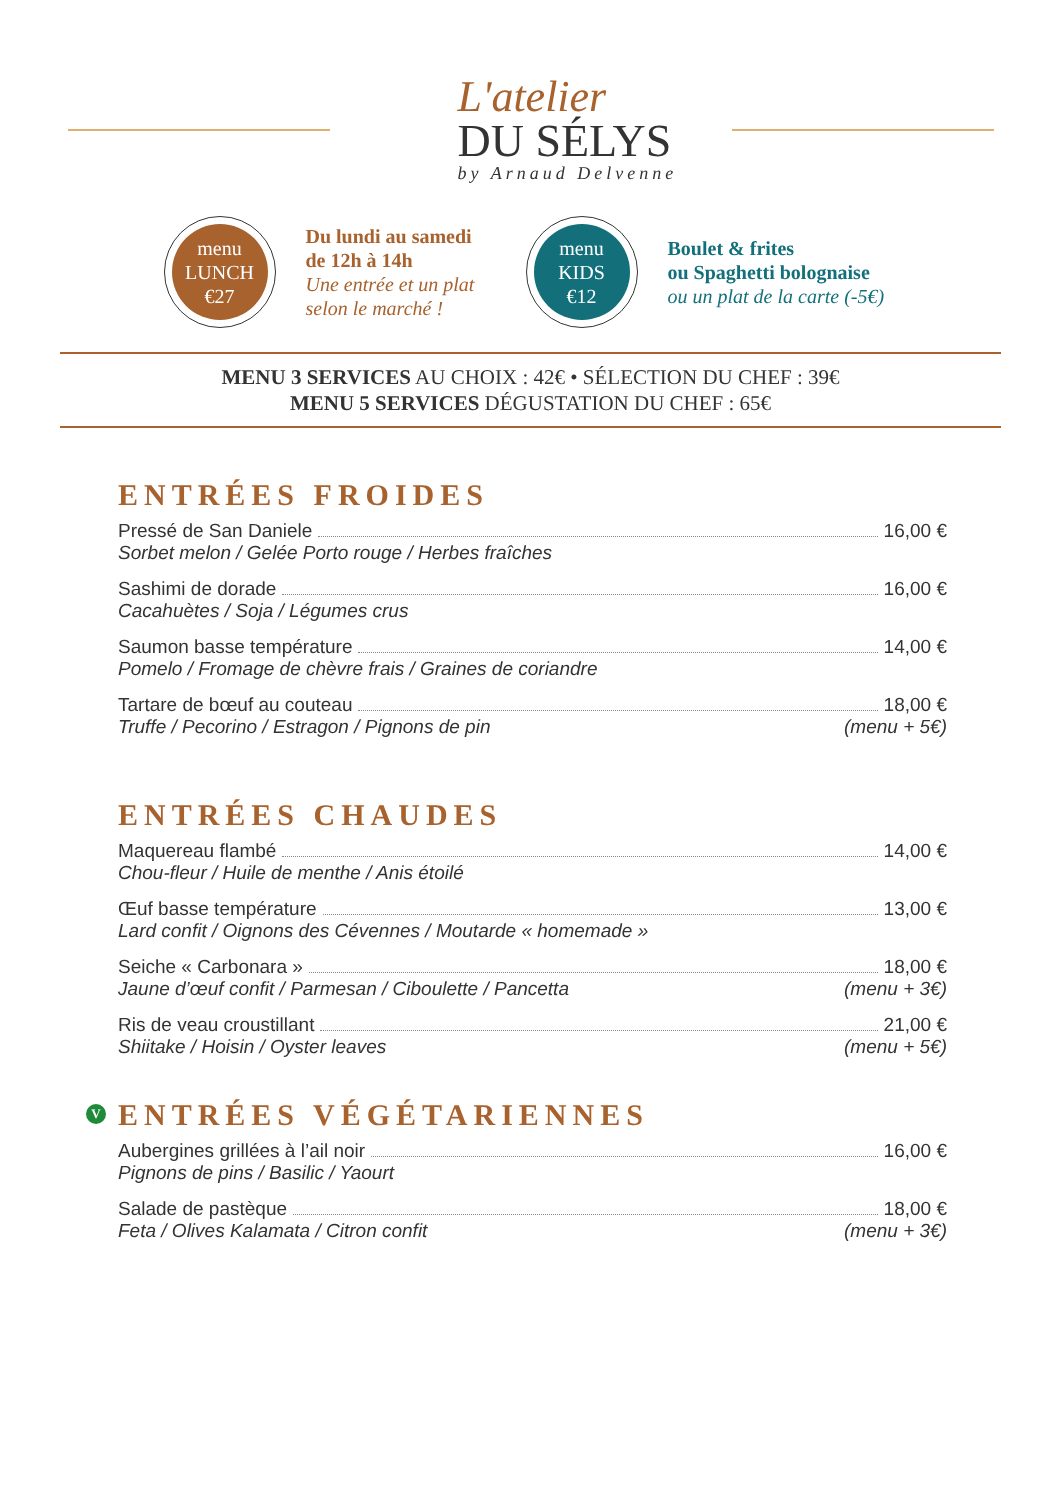L'atelier
DU SÉLYS
by Arnaud Delvenne
menu
LUNCH
€27
Du lundi au samedi
de 12h à 14h
Une entrée et un plat
selon le marché !
menu
KIDS
€12
Boulet & frites
ou Spaghetti bolognaise
ou un plat de la carte (-5€)
MENU 3 SERVICES AU CHOIX : 42€ • SÉLECTION DU CHEF : 39€
MENU 5 SERVICES DÉGUSTATION DU CHEF : 65€
ENTRÉES FROIDES
Pressé de San Daniele 16,00 €
Sorbet melon / Gelée Porto rouge / Herbes fraîches
Sashimi de dorade 16,00 €
Cacahuètes / Soja / Légumes crus
Saumon basse température 14,00 €
Pomelo / Fromage de chèvre frais / Graines de coriandre
Tartare de bœuf au couteau 18,00 €
Truffe / Pecorino / Estragon / Pignons de pin (menu + 5€)
ENTRÉES CHAUDES
Maquereau flambé 14,00 €
Chou-fleur / Huile de menthe / Anis étoilé
Œuf basse température 13,00 €
Lard confit / Oignons des Cévennes / Moutarde « homemade »
Seiche « Carbonara » 18,00 €
Jaune d’œuf confit / Parmesan / Ciboulette / Pancetta (menu + 3€)
Ris de veau croustillant 21,00 €
Shiitake / Hoisin / Oyster leaves (menu + 5€)
V ENTRÉES VÉGÉTARIENNES
Aubergines grillées à l’ail noir 16,00 €
Pignons de pins / Basilic / Yaourt
Salade de pastèque 18,00 €
Feta / Olives Kalamata / Citron confit (menu + 3€)